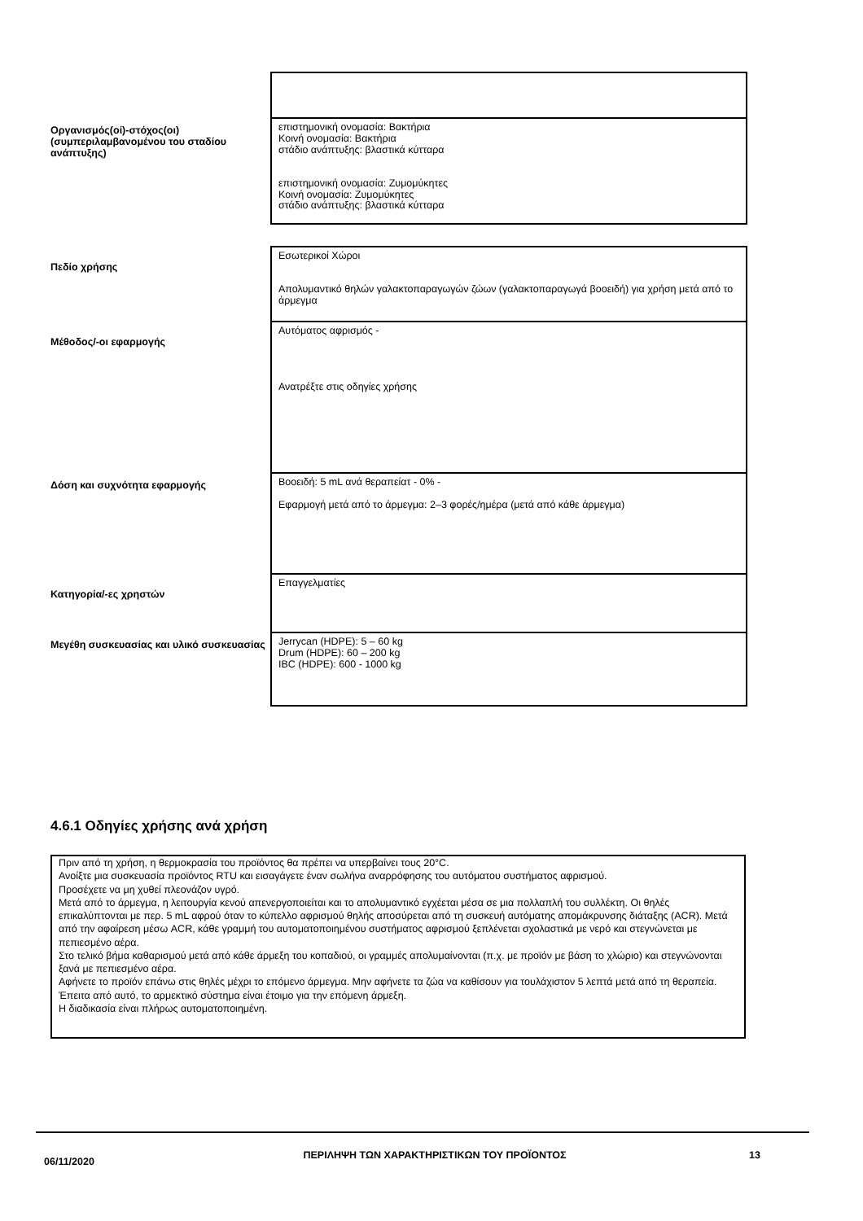| Οργανισμός(οί)-στόχος(οι) (συμπεριλαμβανομένου του σταδίου ανάπτυξης) | επιστημονική ονομασία: Βακτήρια Κοινή ονομασία: Βακτήρια στάδιο ανάπτυξης: βλαστικά κύτταρα επιστημονική ονομασία: Ζυμομύκητες Κοινή ονομασία: Ζυμομύκητες στάδιο ανάπτυξης: βλαστικά κύτταρα |
| Πεδίο χρήσης | Εσωτερικοί Χώροι Απολυμαντικό θηλών γαλακτοπαραγωγών ζώων (γαλακτοπαραγωγά βοοειδή) για χρήση μετά από το άρμεγμα |
| Μέθοδος/-οι εφαρμογής | Αυτόματος αφρισμός - Ανατρέξτε στις οδηγίες χρήσης |
| Δόση και συχνότητα εφαρμογής | Βοοειδή: 5 mL ανά θεραπείατ - 0% - Εφαρμογή μετά από το άρμεγμα: 2–3 φορές/ημέρα (μετά από κάθε άρμεγμα) |
| Κατηγορία/-ες χρηστών | Επαγγελματίες |
| Μεγέθη συσκευασίας και υλικό συσκευασίας | Jerrycan (HDPE): 5 – 60 kg Drum (HDPE): 60 – 200 kg IBC (HDPE): 600 - 1000 kg |
4.6.1 Οδηγίες χρήσης ανά χρήση
Πριν από τη χρήση, η θερμοκρασία του προϊόντος θα πρέπει να υπερβαίνει τους 20°C.
Ανοίξτε μια συσκευασία προϊόντος RTU και εισαγάγετε έναν σωλήνα αναρρόφησης του αυτόματου συστήματος αφρισμού.
Προσέχετε να μη χυθεί πλεονάζον υγρό.
Μετά από το άρμεγμα, η λειτουργία κενού απενεργοποιείται και το απολυμαντικό εγχέεται μέσα σε μια πολλαπλή του συλλέκτη. Οι θηλές επικαλύπτονται με περ. 5 mL αφρού όταν το κύπελλο αφρισμού θηλής αποσύρεται από τη συσκευή αυτόματης απομάκρυνσης διάταξης (ACR). Μετά από την αφαίρεση μέσω ACR, κάθε γραμμή του αυτοματοποιημένου συστήματος αφρισμού ξεπλένεται σχολαστικά με νερό και στεγνώνεται με πεπιεσμένο αέρα.
Στο τελικό βήμα καθαρισμού μετά από κάθε άρμεξη του κοπαδιού, οι γραμμές απολυμαίνονται (π.χ. με προϊόν με βάση το χλώριο) και στεγνώνονται ξανά με πεπιεσμένο αέρα.
Αφήνετε το προϊόν επάνω στις θηλές μέχρι το επόμενο άρμεγμα. Μην αφήνετε τα ζώα να καθίσουν για τουλάχιστον 5 λεπτά μετά από τη θεραπεία.
Έπειτα από αυτό, το αρμεκτικό σύστημα είναι έτοιμο για την επόμενη άρμεξη.
Η διαδικασία είναι πλήρως αυτοματοποιημένη.
06/11/2020
ΠΕΡΙΛΗΨΗ ΤΩΝ ΧΑΡΑΚΤΗΡΙΣΤΙΚΩΝ ΤΟΥ ΠΡΟΪΟΝΤΟΣ 13